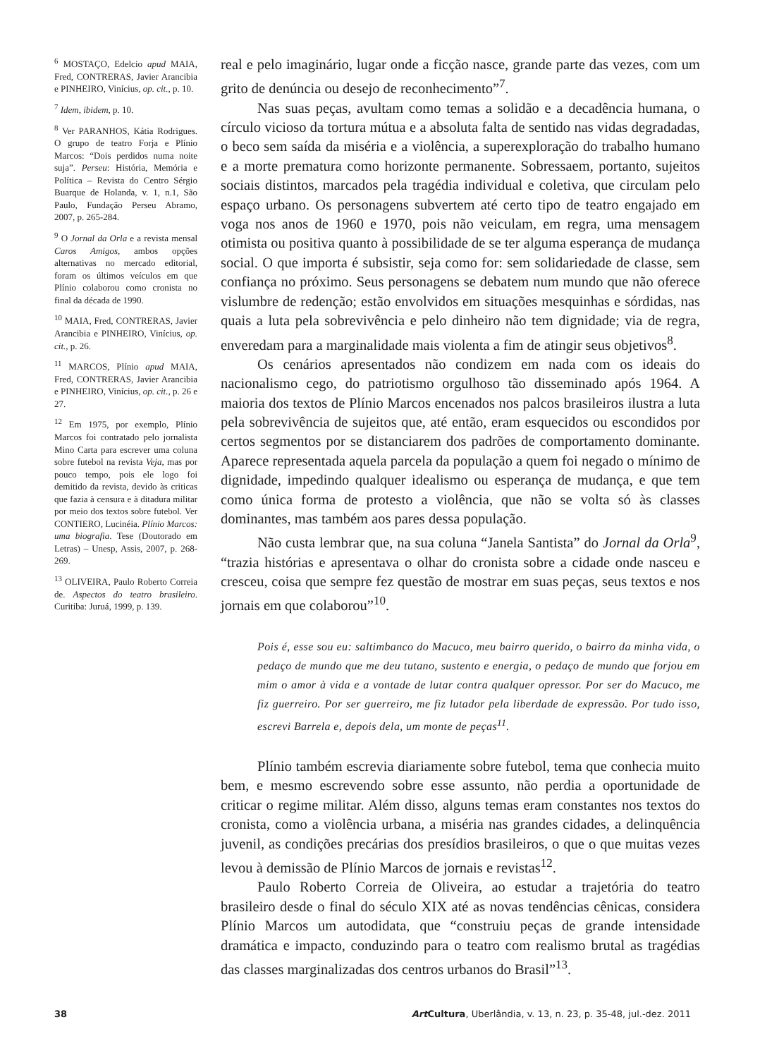<sup>6</sup> MOSTAÇO, Edelcio apud MAIA, Fred, CONTRERAS, Javier Arancibia e PINHEIRO, Vinícius, op. cit., p. 10.
<sup>7</sup> Idem, ibidem, p. 10.
<sup>8</sup> Ver PARANHOS, Kátia Rodrigues. O grupo de teatro Forja e Plínio Marcos: “Dois perdidos numa noite suja”. Perseu: História, Memória e Política – Revista do Centro Sérgio Buarque de Holanda, v. 1, n.1, São Paulo, Fundação Perseu Abramo, 2007, p. 265-284.
<sup>9</sup> O Jornal da Orla e a revista mensal Caros Amigos, ambos opções alternativas no mercado editorial, foram os últimos veículos em que Plínio colaborou como cronista no final da década de 1990.
<sup>10</sup> MAIA, Fred, CONTRERAS, Javier Arancibia e PINHEIRO, Vinícius, op. cit., p. 26.
<sup>11</sup> MARCOS, Plínio apud MAIA, Fred, CONTRERAS, Javier Arancibia e PINHEIRO, Vinícius, op. cit., p. 26 e 27.
<sup>12</sup> Em 1975, por exemplo, Plínio Marcos foi contratado pelo jornalista Mino Carta para escrever uma coluna sobre futebol na revista Veja, mas por pouco tempo, pois ele logo foi demitido da revista, devido às criticas que fazia à censura e à ditadura militar por meio dos textos sobre futebol. Ver CONTIERO, Lucinéia. Plínio Marcos: uma biografia. Tese (Doutorado em Letras) – Unesp, Assis, 2007, p. 268-269.
<sup>13</sup> OLIVEIRA, Paulo Roberto Correia de. Aspectos do teatro brasileiro. Curitiba: Juruá, 1999, p. 139.
real e pelo imaginário, lugar onde a ficção nasce, grande parte das vezes, com um grito de denúncia ou desejo de reconhecimento”<sup>7</sup>.
Nas suas peças, avultam como temas a solidão e a decadência humana, o círculo vicioso da tortura mútua e a absoluta falta de sentido nas vidas degradadas, o beco sem saída da miséria e a violência, a superexploração do trabalho humano e a morte prematura como horizonte permanente. Sobressaem, portanto, sujeitos sociais distintos, marcados pela tragédia individual e coletiva, que circulam pelo espaço urbano. Os personagens subvertem até certo tipo de teatro engajado em voga nos anos de 1960 e 1970, pois não veiculam, em regra, uma mensagem otimista ou positiva quanto à possibilidade de se ter alguma esperança de mudança social. O que importa é subsistir, seja como for: sem solidariedade de classe, sem confiança no próximo. Seus personagens se debatem num mundo que não oferece vislumbre de redenção; estão envolvidos em situações mesquinhas e sórdidas, nas quais a luta pela sobrevivência e pelo dinheiro não tem dignidade; via de regra, enveredam para a marginalidade mais violenta a fim de atingir seus objetivos<sup>8</sup>.
Os cenários apresentados não condizem em nada com os ideais do nacionalismo cego, do patriotismo orgulhoso tão disseminado após 1964. A maioria dos textos de Plínio Marcos encenados nos palcos brasileiros ilustra a luta pela sobrevivência de sujeitos que, até então, eram esquecidos ou escondidos por certos segmentos por se distanciarem dos padrões de comportamento dominante. Aparece representada aquela parcela da população a quem foi negado o mínimo de dignidade, impedindo qualquer idealismo ou esperança de mudança, e que tem como única forma de protesto a violência, que não se volta só às classes dominantes, mas também aos pares dessa população.
Não custa lembrar que, na sua coluna “Janela Santista” do Jornal da Orla<sup>9</sup>, “trazia histórias e apresentava o olhar do cronista sobre a cidade onde nasceu e cresceu, coisa que sempre fez questão de mostrar em suas peças, seus textos e nos jornais em que colaborou”<sup>10</sup>.
Pois é, esse sou eu: saltimbanco do Macuco, meu bairro querido, o bairro da minha vida, o pedaço de mundo que me deu tutano, sustento e energia, o pedaço de mundo que forjou em mim o amor à vida e a vontade de lutar contra qualquer opressor. Por ser do Macuco, me fiz guerreiro. Por ser guerreiro, me fiz lutador pela liberdade de expressão. Por tudo isso, escrevi Barrela e, depois dela, um monte de peças<sup>11</sup>.
Plínio também escrevia diariamente sobre futebol, tema que conhecia muito bem, e mesmo escrevendo sobre esse assunto, não perdia a oportunidade de criticar o regime militar. Além disso, alguns temas eram constantes nos textos do cronista, como a violência urbana, a miséria nas grandes cidades, a delinquência juvenil, as condições precárias dos presídios brasileiros, o que o que muitas vezes levou à demissão de Plínio Marcos de jornais e revistas<sup>12</sup>.
Paulo Roberto Correia de Oliveira, ao estudar a trajetória do teatro brasileiro desde o final do século XIX até as novas tendências cênicas, considera Plínio Marcos um autodidata, que “construiu peças de grande intensidade dramática e impacto, conduzindo para o teatro com realismo brutal as tragédias das classes marginalizadas dos centros urbanos do Brasil”<sup>13</sup>.
38 Art Cultura, Uberlândia, v. 13, n. 23, p. 35-48, jul.-dez. 2011